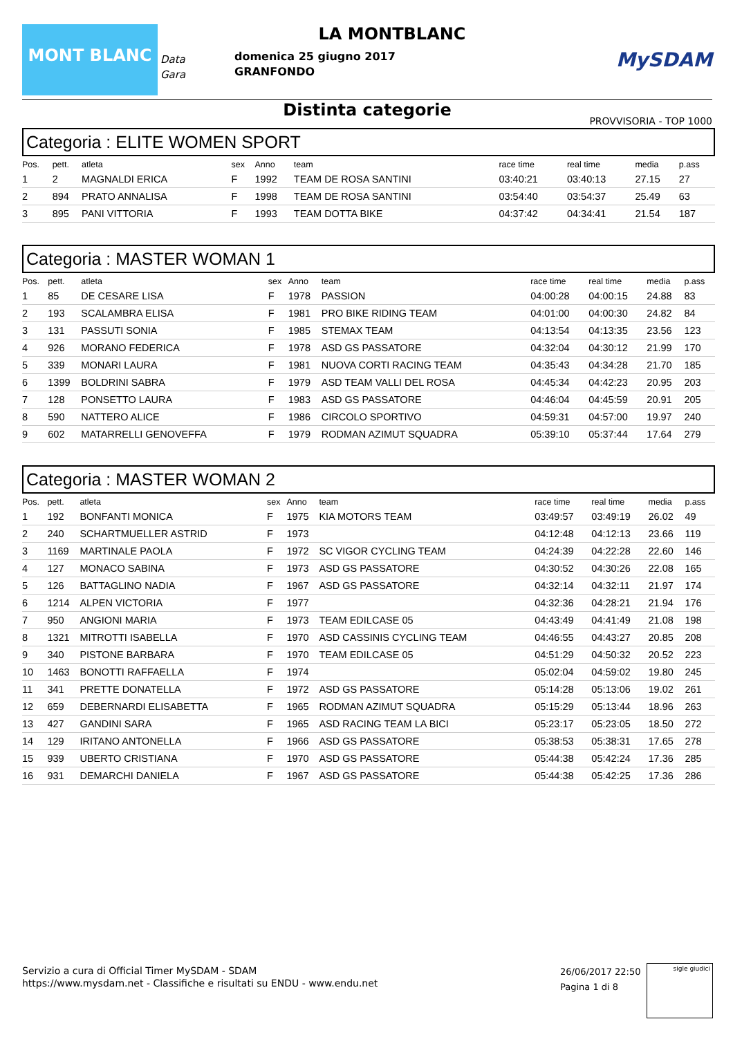MONT BLANC
Data
Gara
LA MONTBLANC
domenica 25 giugno 2017
GRANFONDO
MySDAM
Distinta categorie
PROVVISORIA - TOP 1000
Categoria : ELITE WOMEN SPORT
| Pos. | pett. | atleta | sex | Anno | team | race time | real time | media | p.ass |
| --- | --- | --- | --- | --- | --- | --- | --- | --- | --- |
| 1 | 2 | MAGNALDI ERICA | F | 1992 | TEAM DE ROSA SANTINI | 03:40:21 | 03:40:13 | 27.15 | 27 |
| 2 | 894 | PRATO ANNALISA | F | 1998 | TEAM DE ROSA SANTINI | 03:54:40 | 03:54:37 | 25.49 | 63 |
| 3 | 895 | PANI VITTORIA | F | 1993 | TEAM DOTTA BIKE | 04:37:42 | 04:34:41 | 21.54 | 187 |
Categoria : MASTER WOMAN 1
| Pos. | pett. | atleta | sex | Anno | team | race time | real time | media | p.ass |
| --- | --- | --- | --- | --- | --- | --- | --- | --- | --- |
| 1 | 85 | DE CESARE LISA | F | 1978 | PASSION | 04:00:28 | 04:00:15 | 24.88 | 83 |
| 2 | 193 | SCALAMBRA ELISA | F | 1981 | PRO BIKE RIDING TEAM | 04:01:00 | 04:00:30 | 24.82 | 84 |
| 3 | 131 | PASSUTI SONIA | F | 1985 | STEMAX TEAM | 04:13:54 | 04:13:35 | 23.56 | 123 |
| 4 | 926 | MORANO FEDERICA | F | 1978 | ASD GS PASSATORE | 04:32:04 | 04:30:12 | 21.99 | 170 |
| 5 | 339 | MONARI LAURA | F | 1981 | NUOVA CORTI RACING TEAM | 04:35:43 | 04:34:28 | 21.70 | 185 |
| 6 | 1399 | BOLDRINI SABRA | F | 1979 | ASD TEAM VALLI DEL ROSA | 04:45:34 | 04:42:23 | 20.95 | 203 |
| 7 | 128 | PONSETTO LAURA | F | 1983 | ASD GS PASSATORE | 04:46:04 | 04:45:59 | 20.91 | 205 |
| 8 | 590 | NATTERO ALICE | F | 1986 | CIRCOLO SPORTIVO | 04:59:31 | 04:57:00 | 19.97 | 240 |
| 9 | 602 | MATARRELLI GENOVEFFA | F | 1979 | RODMAN AZIMUT SQUADRA | 05:39:10 | 05:37:44 | 17.64 | 279 |
Categoria : MASTER WOMAN 2
| Pos. | pett. | atleta | sex | Anno | team | race time | real time | media | p.ass |
| --- | --- | --- | --- | --- | --- | --- | --- | --- | --- |
| 1 | 192 | BONFANTI MONICA | F | 1975 | KIA MOTORS TEAM | 03:49:57 | 03:49:19 | 26.02 | 49 |
| 2 | 240 | SCHARTMUELLER ASTRID | F | 1973 | | 04:12:48 | 04:12:13 | 23.66 | 119 |
| 3 | 1169 | MARTINALE PAOLA | F | 1972 | SC VIGOR CYCLING TEAM | 04:24:39 | 04:22:28 | 22.60 | 146 |
| 4 | 127 | MONACO SABINA | F | 1973 | ASD GS PASSATORE | 04:30:52 | 04:30:26 | 22.08 | 165 |
| 5 | 126 | BATTAGLINO NADIA | F | 1967 | ASD GS PASSATORE | 04:32:14 | 04:32:11 | 21.97 | 174 |
| 6 | 1214 | ALPEN VICTORIA | F | 1977 | | 04:32:36 | 04:28:21 | 21.94 | 176 |
| 7 | 950 | ANGIONI MARIA | F | 1973 | TEAM EDILCASE 05 | 04:43:49 | 04:41:49 | 21.08 | 198 |
| 8 | 1321 | MITROTTI ISABELLA | F | 1970 | ASD CASSINIS CYCLING TEAM | 04:46:55 | 04:43:27 | 20.85 | 208 |
| 9 | 340 | PISTONE BARBARA | F | 1970 | TEAM EDILCASE 05 | 04:51:29 | 04:50:32 | 20.52 | 223 |
| 10 | 1463 | BONOTTI RAFFAELLA | F | 1974 | | 05:02:04 | 04:59:02 | 19.80 | 245 |
| 11 | 341 | PRETTE DONATELLA | F | 1972 | ASD GS PASSATORE | 05:14:28 | 05:13:06 | 19.02 | 261 |
| 12 | 659 | DEBERNARDI ELISABETTA | F | 1965 | RODMAN AZIMUT SQUADRA | 05:15:29 | 05:13:44 | 18.96 | 263 |
| 13 | 427 | GANDINI SARA | F | 1965 | ASD RACING TEAM LA BICI | 05:23:17 | 05:23:05 | 18.50 | 272 |
| 14 | 129 | IRITANO ANTONELLA | F | 1966 | ASD GS PASSATORE | 05:38:53 | 05:38:31 | 17.65 | 278 |
| 15 | 939 | UBERTO CRISTIANA | F | 1970 | ASD GS PASSATORE | 05:44:38 | 05:42:24 | 17.36 | 285 |
| 16 | 931 | DEMARCHI DANIELA | F | 1967 | ASD GS PASSATORE | 05:44:38 | 05:42:25 | 17.36 | 286 |
Servizio a cura di Official Timer MySDAM - SDAM
https://www.mysdam.net - Classifiche e risultati su ENDU - www.endu.net
26/06/2017 22:50
Pagina 1 di 8
sigle giudici